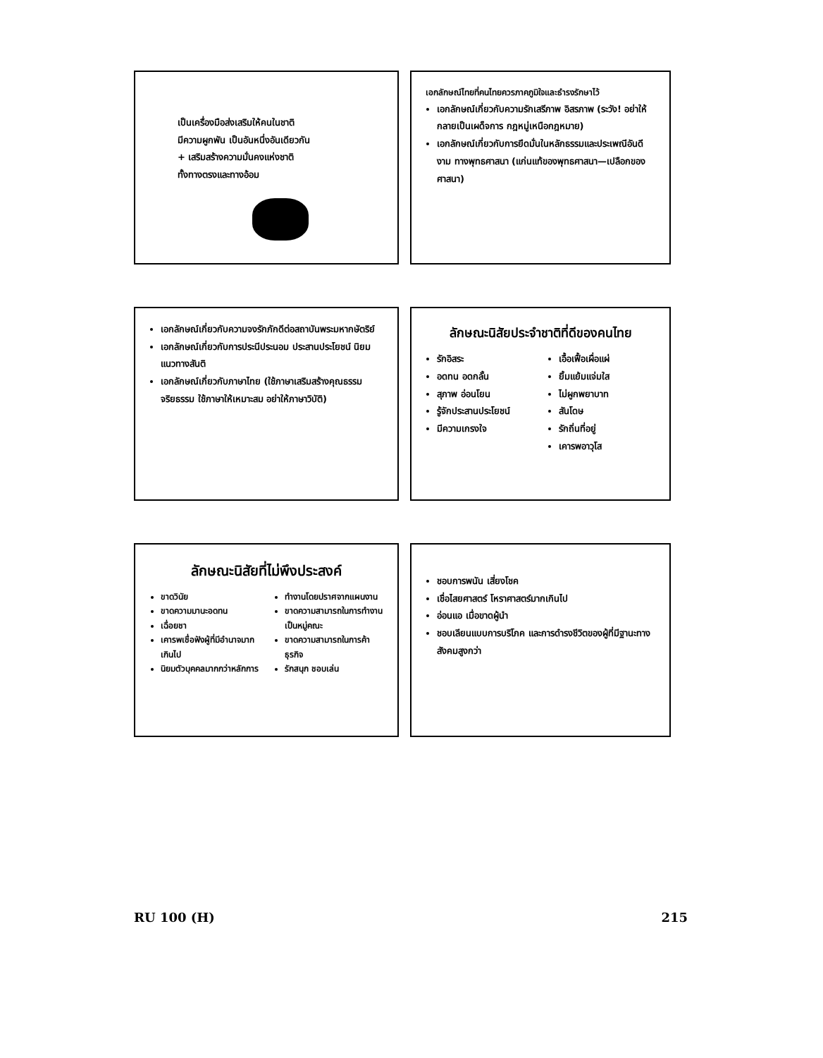เป็นเครื่องมือส่งเสริมให้คนในชาติ
มีความผูกพัน เป็นอันหนึ่งอันเดียวกัน
+ เสริมสร้างความมั่นคงแห่งชาติ
ทั้งทางตรงและทางอ้อม
เอกลักษณ์ไทยที่คนไทยควรภาคภูมิใจและธำรงรักษาไว้
เอกลักษณ์เกี่ยวกับความรักเสรีภาพ อิสรภาพ (ระวัง! อย่าให้กลายเป็นเผด็จการ กฎหมู่เหนือกฎหมาย)
เอกลักษณ์เกี่ยวกับการยึดมั่นในหลักธรรมและประเพณีอันดีงาม ทางพุทธศาสนา (แก่นแท้ของพุทธศาสนา—เปลือกของศาสนา)
เอกลักษณ์เกี่ยวกับความจงรักภักดีต่อสถาบันพระมหากษัตริย์
เอกลักษณ์เกี่ยวกับการประนีประนอม ประสานประโยชน์ นิยมแนวทางสันติ
เอกลักษณ์เกี่ยวกับภาษาไทย (ใช้ภาษาเสริมสร้างคุณธรรม จริยธรรม ใช้ภาษาให้เหมาะสม อย่าให้ภาษาวิบัติ)
ลักษณะนิสัยประจำชาติที่ดีของคนไทย
รักอิสระ
อดทน อดกลั้น
สุภาพ อ่อนโยน
รู้จักประสานประโยชน์
มีความเกรงใจ
เอื้อเฟื้อเผื่อแผ่
ยิ้มแย้มแจ่มใส
ไม่ผูกพยาบาท
สันโดษ
รักถิ่นที่อยู่
เคารพอาวุโส
ลักษณะนิสัยที่ไม่พึงประสงค์
ขาดวินัย
ขาดความมานะอดทน
เฉื่อยชา
เคารพเชื่อฟังผู้ที่มีอำนาจมากเกินไป
นิยมตัวบุคคลมากกว่าหลักการ
ทำงานโดยปราศจากแผนงาน
ขาดความสามารถในการทำงานเป็นหมู่คณะ
ขาดความสามารถในการค้าธุรกิจ
รักสนุก ชอบเล่น
ชอบการพนัน เสี่ยงโชค
เชื่อไสยศาสตร์ โหราศาสตร์มากเกินไป
อ่อนแอ เมื่อขาดผู้นำ
ชอบเลียนแบบการบริโภค และการดำรงชีวิตของผู้ที่มีฐานะทางสังคมสูงกว่า
RU 100 (H) 215